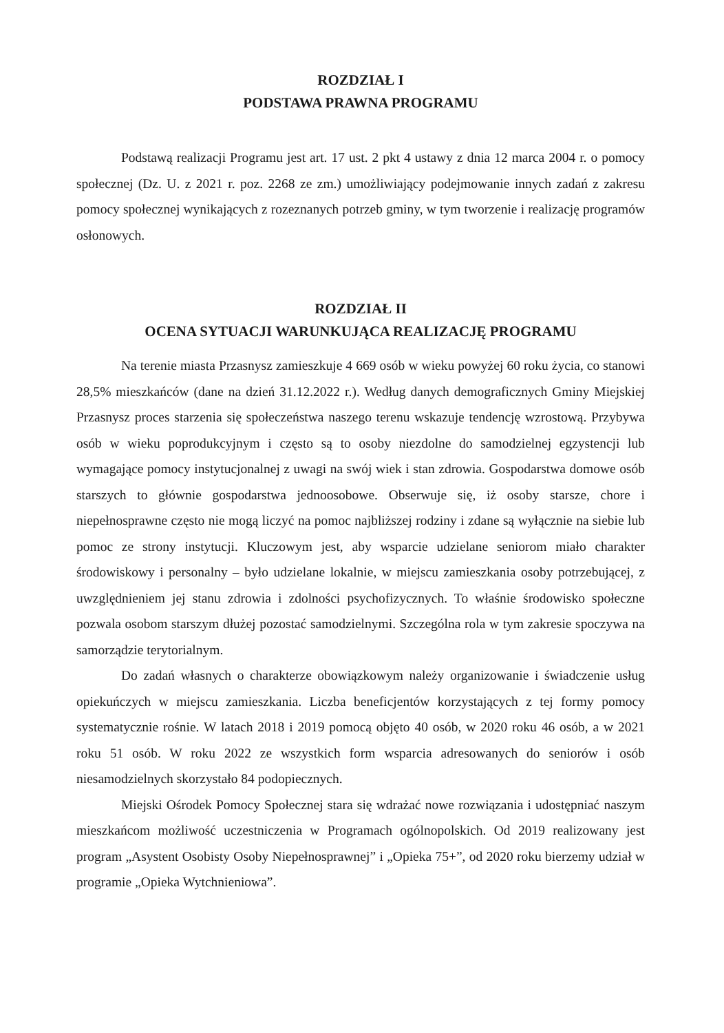ROZDZIAŁ I
PODSTAWA PRAWNA PROGRAMU
Podstawą realizacji Programu jest art. 17 ust. 2 pkt 4 ustawy z dnia 12 marca 2004 r. o pomocy społecznej (Dz. U. z 2021 r. poz. 2268 ze zm.) umożliwiający podejmowanie innych zadań z zakresu pomocy społecznej wynikających z rozeznanych potrzeb gminy, w tym tworzenie i realizację programów osłonowych.
ROZDZIAŁ II
OCENA SYTUACJI WARUNKUJĄCA REALIZACJĘ PROGRAMU
Na terenie miasta Przasnysz zamieszkuje 4 669 osób w wieku powyżej 60 roku życia, co stanowi 28,5% mieszkańców (dane na dzień 31.12.2022 r.). Według danych demograficznych Gminy Miejskiej Przasnysz proces starzenia się społeczeństwa naszego terenu wskazuje tendencję wzrostową. Przybywa osób w wieku poprodukcyjnym i często są to osoby niezdolne do samodzielnej egzystencji lub wymagające pomocy instytucjonalnej z uwagi na swój wiek i stan zdrowia. Gospodarstwa domowe osób starszych to głównie gospodarstwa jednoosobowe. Obserwuje się, iż osoby starsze, chore i niepełnosprawne często nie mogą liczyć na pomoc najbliższej rodziny i zdane są wyłącznie na siebie lub pomoc ze strony instytucji. Kluczowym jest, aby wsparcie udzielane seniorom miało charakter środowiskowy i personalny – było udzielane lokalnie, w miejscu zamieszkania osoby potrzebującej, z uwzględnieniem jej stanu zdrowia i zdolności psychofizycznych. To właśnie środowisko społeczne pozwala osobom starszym dłużej pozostać samodzielnymi. Szczególna rola w tym zakresie spoczywa na samorządzie terytorialnym.
Do zadań własnych o charakterze obowiązkowym należy organizowanie i świadczenie usług opiekuńczych w miejscu zamieszkania. Liczba beneficjentów korzystających z tej formy pomocy systematycznie rośnie. W latach 2018 i 2019 pomocą objęto 40 osób, w 2020 roku 46 osób, a w 2021 roku 51 osób. W roku 2022 ze wszystkich form wsparcia adresowanych do seniorów i osób niesamodzielnych skorzystało 84 podopiecznych.
Miejski Ośrodek Pomocy Społecznej stara się wdrażać nowe rozwiązania i udostępniać naszym mieszkańcom możliwość uczestniczenia w Programach ogólnopolskich. Od 2019 realizowany jest program „Asystent Osobisty Osoby Niepełnosprawnej” i „Opieka 75+”, od 2020 roku bierzemy udział w programie „Opieka Wytchnieniowa”.